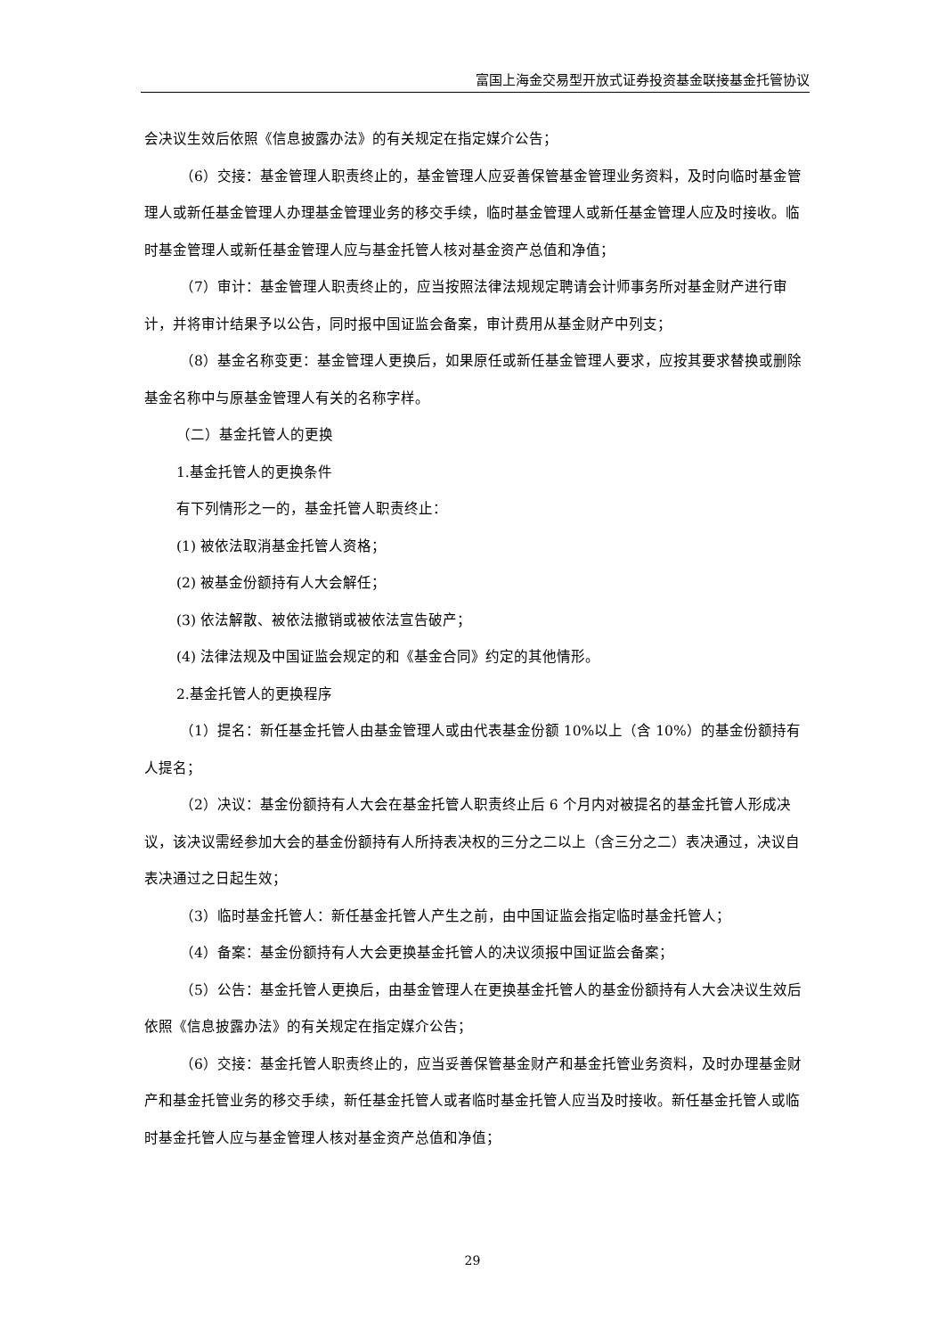富国上海金交易型开放式证券投资基金联接基金托管协议
会决议生效后依照《信息披露办法》的有关规定在指定媒介公告；
（6）交接：基金管理人职责终止的，基金管理人应妥善保管基金管理业务资料，及时向临时基金管理人或新任基金管理人办理基金管理业务的移交手续，临时基金管理人或新任基金管理人应及时接收。临时基金管理人或新任基金管理人应与基金托管人核对基金资产总值和净值；
（7）审计：基金管理人职责终止的，应当按照法律法规规定聘请会计师事务所对基金财产进行审计，并将审计结果予以公告，同时报中国证监会备案，审计费用从基金财产中列支；
（8）基金名称变更：基金管理人更换后，如果原任或新任基金管理人要求，应按其要求替换或删除基金名称中与原基金管理人有关的名称字样。
（二）基金托管人的更换
1.基金托管人的更换条件
有下列情形之一的，基金托管人职责终止：
(1) 被依法取消基金托管人资格；
(2) 被基金份额持有人大会解任；
(3) 依法解散、被依法撤销或被依法宣告破产；
(4) 法律法规及中国证监会规定的和《基金合同》约定的其他情形。
2.基金托管人的更换程序
（1）提名：新任基金托管人由基金管理人或由代表基金份额 10%以上（含 10%）的基金份额持有人提名；
（2）决议：基金份额持有人大会在基金托管人职责终止后 6 个月内对被提名的基金托管人形成决议，该决议需经参加大会的基金份额持有人所持表决权的三分之二以上（含三分之二）表决通过，决议自表决通过之日起生效；
（3）临时基金托管人：新任基金托管人产生之前，由中国证监会指定临时基金托管人；
（4）备案：基金份额持有人大会更换基金托管人的决议须报中国证监会备案；
（5）公告：基金托管人更换后，由基金管理人在更换基金托管人的基金份额持有人大会决议生效后依照《信息披露办法》的有关规定在指定媒介公告；
（6）交接：基金托管人职责终止的，应当妥善保管基金财产和基金托管业务资料，及时办理基金财产和基金托管业务的移交手续，新任基金托管人或者临时基金托管人应当及时接收。新任基金托管人或临时基金托管人应与基金管理人核对基金资产总值和净值；
29